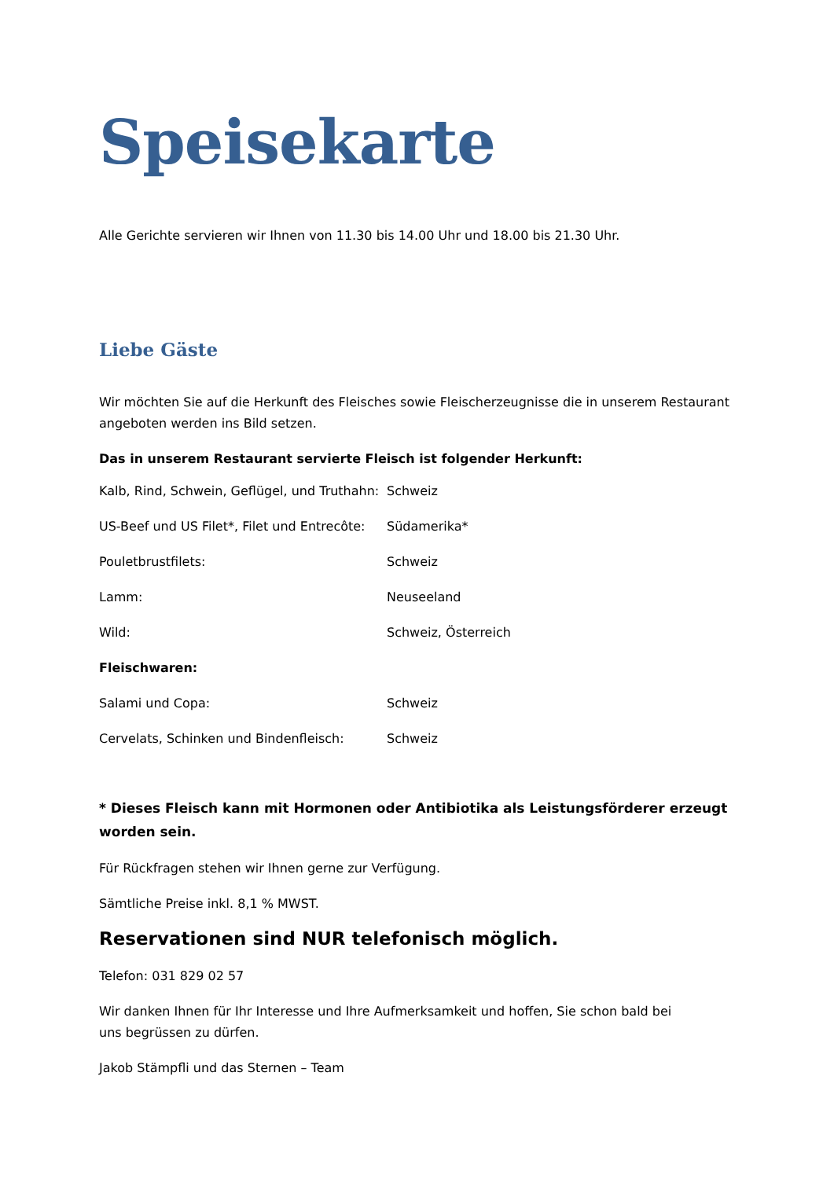Speisekarte
Alle Gerichte servieren wir Ihnen von 11.30 bis 14.00 Uhr und 18.00 bis 21.30 Uhr.
Liebe Gäste
Wir möchten Sie auf die Herkunft des Fleisches sowie Fleischerzeugnisse die in unserem Restaurant angeboten werden ins Bild setzen.
Das in unserem Restaurant servierte Fleisch ist folgender Herkunft:
| Kalb, Rind, Schwein, Geflügel, und Truthahn: | Schweiz |
| US-Beef und US Filet*, Filet und Entrecôte: | Südamerika* |
| Pouletbrustfilets: | Schweiz |
| Lamm: | Neuseeland |
| Wild: | Schweiz, Österreich |
| Fleischwaren: | |
| Salami und Copa: | Schweiz |
| Cervelats, Schinken und Bindenfleisch: | Schweiz |
* Dieses Fleisch kann mit Hormonen oder Antibiotika als Leistungsförderer erzeugt worden sein.
Für Rückfragen stehen wir Ihnen gerne zur Verfügung.
Sämtliche Preise inkl. 8,1 % MWST.
Reservationen sind NUR telefonisch möglich.
Telefon: 031 829 02 57
Wir danken Ihnen für Ihr Interesse und Ihre Aufmerksamkeit und hoffen, Sie schon bald bei
uns begrüssen zu dürfen.
Jakob Stämpfli und das Sternen – Team